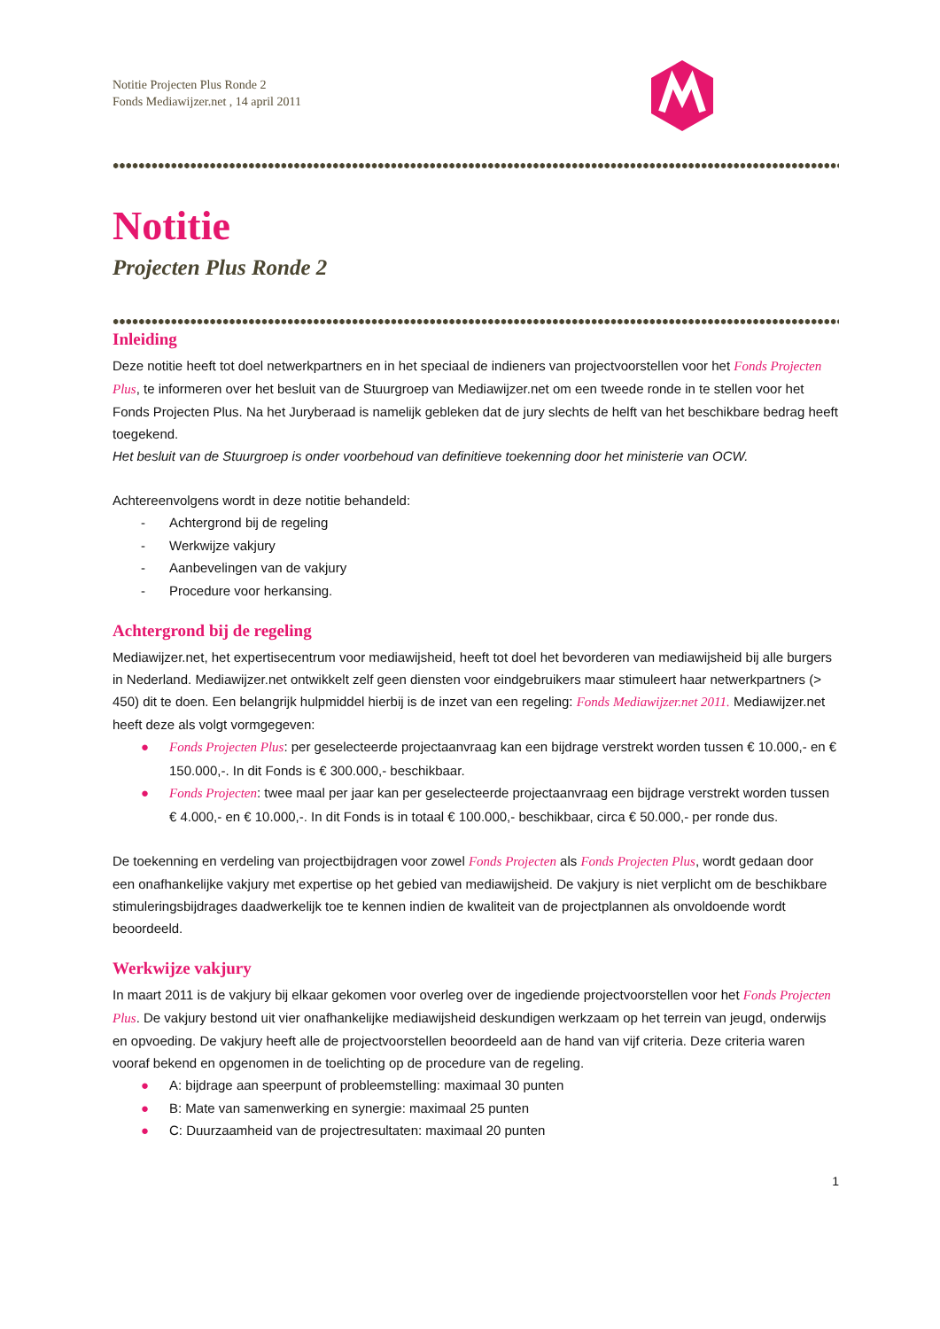Notitie Projecten Plus Ronde 2
Fonds Mediawijzer.net , 14 april 2011
Notitie
Projecten Plus Ronde 2
Inleiding
Deze notitie heeft tot doel netwerkpartners en in het speciaal de indieners van projectvoorstellen voor het Fonds Projecten Plus, te informeren over het besluit van de Stuurgroep van Mediawijzer.net om een tweede ronde in te stellen voor het Fonds Projecten Plus. Na het Juryberaad is namelijk gebleken dat de jury slechts de helft van het beschikbare bedrag heeft toegekend.
Het besluit van de Stuurgroep is onder voorbehoud van definitieve toekenning door het ministerie van OCW.
Achtereenvolgens wordt in deze notitie behandeld:
- Achtergrond bij de regeling
- Werkwijze vakjury
- Aanbevelingen van de vakjury
- Procedure voor herkansing.
Achtergrond bij de regeling
Mediawijzer.net, het expertisecentrum voor mediawijsheid, heeft tot doel het bevorderen van mediawijsheid bij alle burgers in Nederland. Mediawijzer.net ontwikkelt zelf geen diensten voor eindgebruikers maar stimuleert haar netwerkpartners (> 450) dit te doen. Een belangrijk hulpmiddel hierbij is de inzet van een regeling: Fonds Mediawijzer.net 2011. Mediawijzer.net heeft deze als volgt vormgegeven:
● Fonds Projecten Plus: per geselecteerde projectaanvraag kan een bijdrage verstrekt worden tussen € 10.000,- en € 150.000,-. In dit Fonds is € 300.000,- beschikbaar.
● Fonds Projecten: twee maal per jaar kan per geselecteerde projectaanvraag een bijdrage verstrekt worden tussen € 4.000,- en € 10.000,-. In dit Fonds is in totaal € 100.000,- beschikbaar, circa € 50.000,- per ronde dus.
De toekenning en verdeling van projectbijdragen voor zowel Fonds Projecten als Fonds Projecten Plus, wordt gedaan door een onafhankelijke vakjury met expertise op het gebied van mediawijsheid. De vakjury is niet verplicht om de beschikbare stimuleringsbijdrages daadwerkelijk toe te kennen indien de kwaliteit van de projectplannen als onvoldoende wordt beoordeeld.
Werkwijze vakjury
In maart 2011 is de vakjury bij elkaar gekomen voor overleg over de ingediende projectvoorstellen voor het Fonds Projecten Plus. De vakjury bestond uit vier onafhankelijke mediawijsheid deskundigen werkzaam op het terrein van jeugd, onderwijs en opvoeding. De vakjury heeft alle de projectvoorstellen beoordeeld aan de hand van vijf criteria. Deze criteria waren vooraf bekend en opgenomen in de toelichting op de procedure van de regeling.
● A: bijdrage aan speerpunt of probleemstelling: maximaal 30 punten
● B: Mate van samenwerking en synergie: maximaal 25 punten
● C: Duurzaamheid van de projectresultaten: maximaal 20 punten
1